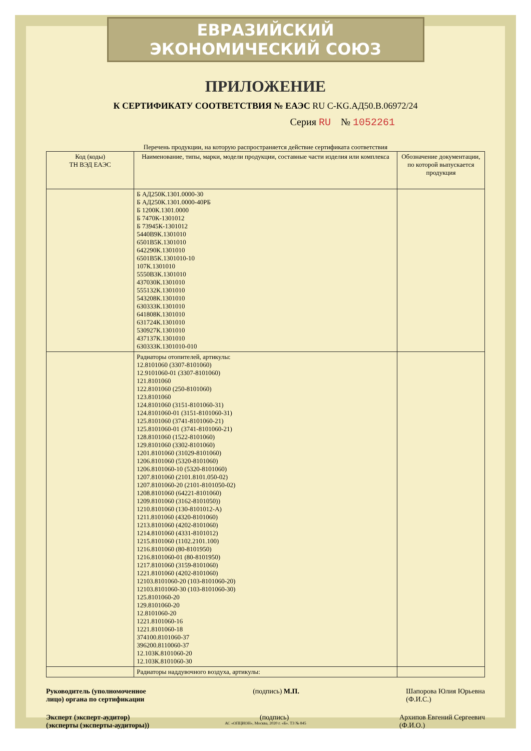ЕВРАЗИЙСКИЙ ЭКОНОМИЧЕСКИЙ СОЮЗ
ПРИЛОЖЕНИЕ
К СЕРТИФИКАТУ СООТВЕТСТВИЯ № ЕАЭС RU C-KG.АД50.В.06972/24
Серия RU № 1052261
Перечень продукции, на которую распространяется действие сертификата соответствия
| Код (коды) ТН ВЭД ЕАЭС | Наименование, типы, марки, модели продукции, составные части изделия или комплекса | Обозначение документации, по которой выпускается продукция |
| --- | --- | --- |
| | Б АД250К.1301.0000-30 Б АД250К.1301.0000-40РБ Б 1200К.1301.0000 Б 7470К-1301012 Б 73945К-1301012 5440В9К.1301010 6501В5К.1301010 642290К.1301010 6501В5К.1301010-10 107К.1301010 5550В3К.1301010 437030К.1301010 555132К.1301010 543208К.1301010 630333К.1301010 641808К.1301010 631724К.1301010 530927К.1301010 437137К.1301010 630333К.1301010-010 | |
| | Радиаторы отопителей, артикулы: 12.8101060 (3307-8101060) 12.9101060-01 (3307-8101060) 121.8101060 122.8101060 (250-8101060) 123.8101060 124.8101060 (3151-8101060-31) 124.8101060-01 (3151-8101060-31) 125.8101060 (3741-8101060-21) 125.8101060-01 (3741-8101060-21) 128.8101060 (1522-8101060) 129.8101060 (3302-8101060) 1201.8101060 (31029-8101060) 1206.8101060 (5320-8101060) 1206.8101060-10 (5320-8101060) 1207.8101060 (2101.8101.050-02) 1207.8101060-20 (2101-8101050-02) 1208.8101060 (64221-8101060) 1209.8101060 (3162-8101050)) 1210.8101060 (130-8101012-А) 1211.8101060 (4320-8101060) 1213.8101060 (4202-8101060) 1214.8101060 (4331-8101012) 1215.8101060 (1102.2101.100) 1216.8101060 (80-8101950) 1216.8101060-01 (80-8101950) 1217.8101060 (3159-8101060) 1221.8101060 (4202-8101060) 12103.8101060-20 (103-8101060-20) 12103.8101060-30 (103-8101060-30) 125.8101060-20 129.8101060-20 12.8101060-20 1221.8101060-16 1221.8101060-18 374100.8101060-37 396200.8110060-37 12.103К.8101060-20 12.103К.8101060-30 | |
| | Радиаторы наддувочного воздуха, артикулы: | |
Руководитель (уполномоченное
лицо) органа по сертификации
(подпись) М.П. Шапорова Юлия Юрьевна
(Ф.И.С.)
Эксперт (эксперт-аудитор)
(эксперты (эксперты-аудиторы))
(подпись) Архипов Евгений Сергеевич
(Ф.И.О.)
АС «ОПЦИОН», Москва, 2020 г. «Б». ТЗ № 845